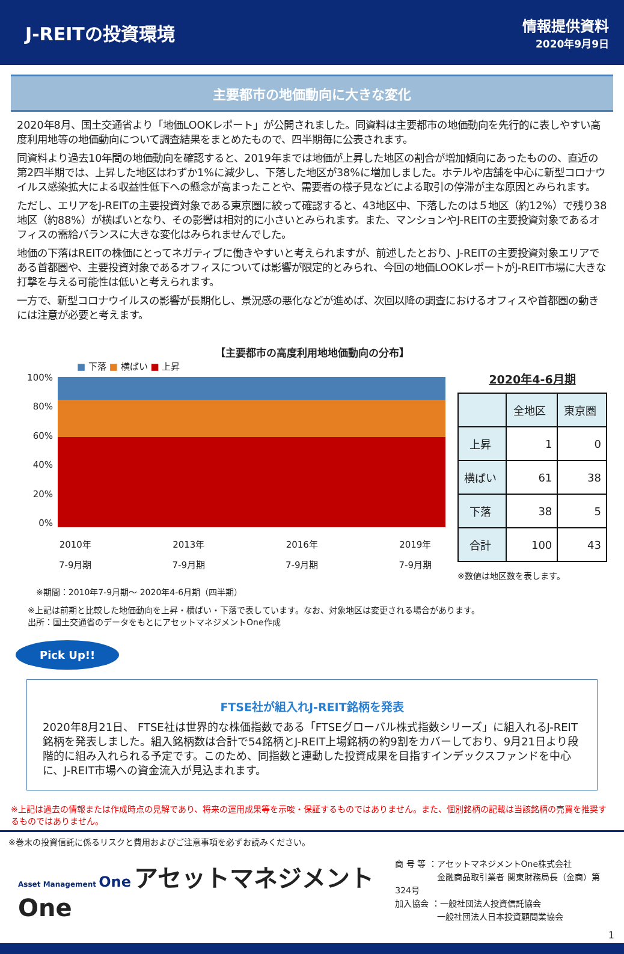J-REITの投資環境
情報提供資料
2020年9月9日
主要都市の地価動向に大きな変化
2020年8月、国土交通省より「地価LOOKレポート」が公開されました。同資料は主要都市の地価動向を先行的に表しやすい高度利用地等の地価動向について調査結果をまとめたもので、四半期毎に公表されます。
同資料より過去10年間の地価動向を確認すると、2019年までは地価が上昇した地区の割合が増加傾向にあったものの、直近の第2四半期では、上昇した地区はわずか1%に減少し、下落した地区が38%に増加しました。ホテルや店舗を中心に新型コロナウイルス感染拡大による収益性低下への懸念が高まったことや、需要者の様子見などによる取引の停滞が主な原因とみられます。
ただし、エリアをJ-REITの主要投資対象である東京圏に絞って確認すると、43地区中、下落したのは５地区（約12%）で残り38地区（約88%）が横ばいとなり、その影響は相対的に小さいとみられます。また、マンションやJ-REITの主要投資対象であるオフィスの需給バランスに大きな変化はみられませんでした。
地価の下落はREITの株価にとってネガティブに働きやすいと考えられますが、前述したとおり、J-REITの主要投資対象エリアである首都圏や、主要投資対象であるオフィスについては影響が限定的とみられ、今回の地価LOOKレポートがJ-REIT市場に大きな打撃を与える可能性は低いと考えられます。
一方で、新型コロナウイルスの影響が長期化し、景況感の悪化などが進めば、次回以降の調査におけるオフィスや首都圏の動きには注意が必要と考えます。
【主要都市の高度利用地地価動向の分布】
■ 下落 ■ 横ばい ■ 上昇
100%
80%
60%
40%
20%
0%
2010年
7-9月期 2013年
7-9月期 2016年
7-9月期 2019年
7-9月期
2020年4-6月期
| | 全地区 | 東京圏 |
| --- | --- | --- |
| 上昇 | 1 | 0 |
| 横ばい | 61 | 38 |
| 下落 | 38 | 5 |
| 合計 | 100 | 43 |
※数値は地区数を表します。
※期間：2010年7-9月期～ 2020年4-6月期（四半期）
※上記は前期と比較した地価動向を上昇・横ばい・下落で表しています。なお、対象地区は変更される場合があります。
出所：国土交通省のデータをもとにアセットマネジメントOne作成
Pick Up!!
FTSE社が組入れJ-REIT銘柄を発表
2020年8月21日、 FTSE社は世界的な株価指数である「FTSEグローバル株式指数シリーズ」に組入れるJ-REIT銘柄を発表しました。組入銘柄数は合計で54銘柄とJ-REIT上場銘柄の約9割をカバーしており、9月21日より段階的に組み入れられる予定です。このため、同指数と連動した投資成果を目指すインデックスファンドを中心に、J-REIT市場への資金流入が見込まれます。
※上記は過去の情報または作成時点の見解であり、将来の運用成果等を示唆・保証するものではありません。また、個別銘柄の記載は当該銘柄の売買を推奨するものではありません。
※巻末の投資信託に係るリスクと費用およびご注意事項を必ずお読みください。
Asset Management One アセットマネジメントOne
商 号 等 ：アセットマネジメントOne株式会社
　　　　　金融商品取引業者 関東財務局長（金商）第324号
加入協会 ：一般社団法人投資信託協会
　　　　　一般社団法人日本投資顧問業協会
1